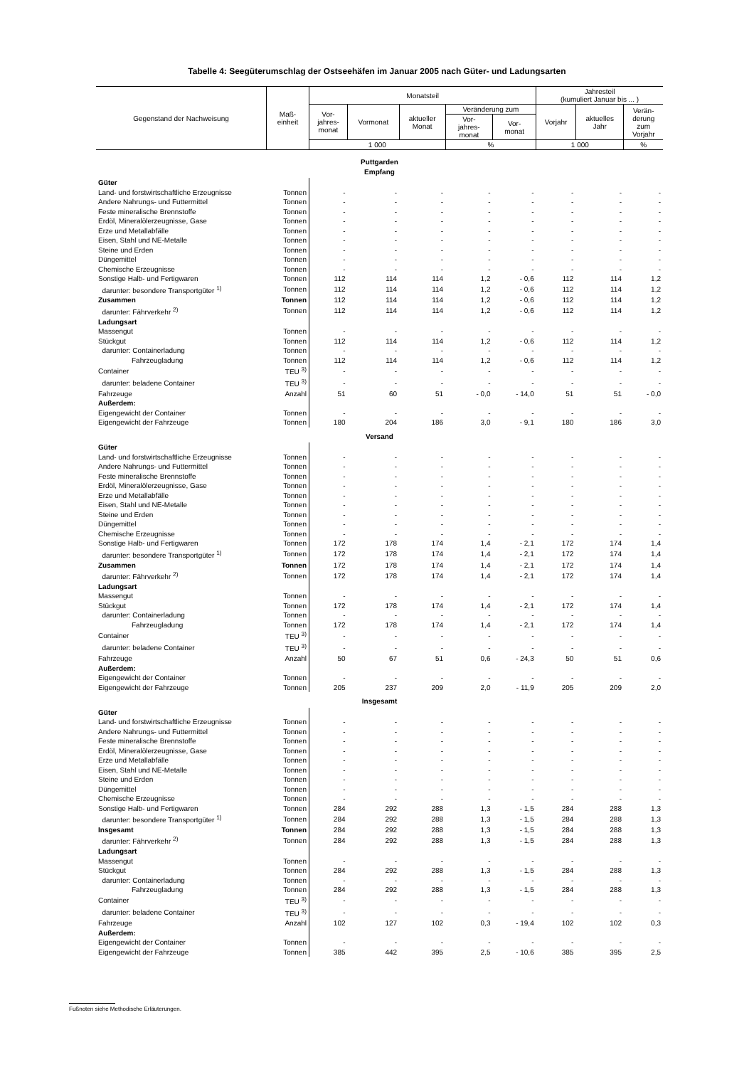Tabelle 4: Seegüterumschlag der Ostseehäfen im Januar 2005 nach Güter- und Ladungsarten
| Gegenstand der Nachweisung | Maß- einheit | Monatsteil | | | | | Jahresteil (kumuliert Januar bis ... ) | | |
| --- | --- | --- | --- | --- | --- | --- | --- | --- | --- |
| | | Vor- jahres- monat | Vormonat | aktueller Monat | Veränderung zum | | Vorjahr | aktuelles Jahr | Verän- derung zum Vorjahr |
| | | | | | Vor- jahres- monat | Vor- monat | | | |
| | | 1 000 | | | % | | 1 000 | | % |
| Puttgarden Empfang | | | | | | | | | |
| Güter | | | | | | | | | |
| Land- und forstwirtschaftliche Erzeugnisse | Tonnen | - | - | - | - | - | - | - | - |
| Andere Nahrungs- und Futtermittel | Tonnen | - | - | - | - | - | - | - | - |
| Feste mineralische Brennstoffe | Tonnen | - | - | - | - | - | - | - | - |
| Erdöl, Mineralölerzeugnisse, Gase | Tonnen | - | - | - | - | - | - | - | - |
| Erze und Metallabfälle | Tonnen | - | - | - | - | - | - | - | - |
| Eisen, Stahl und NE-Metalle | Tonnen | - | - | - | - | - | - | - | - |
| Steine und Erden | Tonnen | - | - | - | - | - | - | - | - |
| Düngemittel | Tonnen | - | - | - | - | - | - | - | - |
| Chemische Erzeugnisse | Tonnen | - | - | - | - | - | - | - | - |
| Sonstige Halb- und Fertigwaren | Tonnen | 112 | 114 | 114 | 1,2 | - 0,6 | 112 | 114 | 1,2 |
| darunter: besondere Transportgüter <sup>1)</sup> | Tonnen | 112 | 114 | 114 | 1,2 | - 0,6 | 112 | 114 | 1,2 |
| Zusammen | Tonnen | 112 | 114 | 114 | 1,2 | - 0,6 | 112 | 114 | 1,2 |
| darunter: Fährverkehr <sup>2)</sup> | Tonnen | 112 | 114 | 114 | 1,2 | - 0,6 | 112 | 114 | 1,2 |
| Ladungsart | | | | | | | | | |
| Massengut | Tonnen | - | - | - | - | - | - | - | - |
| Stückgut | Tonnen | 112 | 114 | 114 | 1,2 | - 0,6 | 112 | 114 | 1,2 |
| darunter: Containerladung | Tonnen | - | - | - | - | - | - | - | - |
| Fahrzeugladung | Tonnen | 112 | 114 | 114 | 1,2 | - 0,6 | 112 | 114 | 1,2 |
| Container | TEU <sup>3)</sup> | - | - | - | - | - | - | - | - |
| darunter: beladene Container | TEU <sup>3)</sup> | - | - | - | - | - | - | - | - |
| Fahrzeuge | Anzahl | 51 | 60 | 51 | - 0,0 | - 14,0 | 51 | 51 | - 0,0 |
| Außerdem: | | | | | | | | | |
| Eigengewicht der Container | Tonnen | - | - | - | - | - | - | - | - |
| Eigengewicht der Fahrzeuge | Tonnen | 180 | 204 | 186 | 3,0 | - 9,1 | 180 | 186 | 3,0 |
| Versand | | | | | | | | | |
| Güter | | | | | | | | | |
| Land- und forstwirtschaftliche Erzeugnisse | Tonnen | - | - | - | - | - | - | - | - |
| Andere Nahrungs- und Futtermittel | Tonnen | - | - | - | - | - | - | - | - |
| Feste mineralische Brennstoffe | Tonnen | - | - | - | - | - | - | - | - |
| Erdöl, Mineralölerzeugnisse, Gase | Tonnen | - | - | - | - | - | - | - | - |
| Erze und Metallabfälle | Tonnen | - | - | - | - | - | - | - | - |
| Eisen, Stahl und NE-Metalle | Tonnen | - | - | - | - | - | - | - | - |
| Steine und Erden | Tonnen | - | - | - | - | - | - | - | - |
| Düngemittel | Tonnen | - | - | - | - | - | - | - | - |
| Chemische Erzeugnisse | Tonnen | - | - | - | - | - | - | - | - |
| Sonstige Halb- und Fertigwaren | Tonnen | 172 | 178 | 174 | 1,4 | - 2,1 | 172 | 174 | 1,4 |
| darunter: besondere Transportgüter <sup>1)</sup> | Tonnen | 172 | 178 | 174 | 1,4 | - 2,1 | 172 | 174 | 1,4 |
| Zusammen | Tonnen | 172 | 178 | 174 | 1,4 | - 2,1 | 172 | 174 | 1,4 |
| darunter: Fährverkehr <sup>2)</sup> | Tonnen | 172 | 178 | 174 | 1,4 | - 2,1 | 172 | 174 | 1,4 |
| Ladungsart | | | | | | | | | |
| Massengut | Tonnen | - | - | - | - | - | - | - | - |
| Stückgut | Tonnen | 172 | 178 | 174 | 1,4 | - 2,1 | 172 | 174 | 1,4 |
| darunter: Containerladung | Tonnen | - | - | - | - | - | - | - | - |
| Fahrzeugladung | Tonnen | 172 | 178 | 174 | 1,4 | - 2,1 | 172 | 174 | 1,4 |
| Container | TEU <sup>3)</sup> | - | - | - | - | - | - | - | - |
| darunter: beladene Container | TEU <sup>3)</sup> | - | - | - | - | - | - | - | - |
| Fahrzeuge | Anzahl | 50 | 67 | 51 | 0,6 | - 24,3 | 50 | 51 | 0,6 |
| Außerdem: | | | | | | | | | |
| Eigengewicht der Container | Tonnen | - | - | - | - | - | - | - | - |
| Eigengewicht der Fahrzeuge | Tonnen | 205 | 237 | 209 | 2,0 | - 11,9 | 205 | 209 | 2,0 |
| Insgesamt | | | | | | | | | |
| Güter | | | | | | | | | |
| Land- und forstwirtschaftliche Erzeugnisse | Tonnen | - | - | - | - | - | - | - | - |
| Andere Nahrungs- und Futtermittel | Tonnen | - | - | - | - | - | - | - | - |
| Feste mineralische Brennstoffe | Tonnen | - | - | - | - | - | - | - | - |
| Erdöl, Mineralölerzeugnisse, Gase | Tonnen | - | - | - | - | - | - | - | - |
| Erze und Metallabfälle | Tonnen | - | - | - | - | - | - | - | - |
| Eisen, Stahl und NE-Metalle | Tonnen | - | - | - | - | - | - | - | - |
| Steine und Erden | Tonnen | - | - | - | - | - | - | - | - |
| Düngemittel | Tonnen | - | - | - | - | - | - | - | - |
| Chemische Erzeugnisse | Tonnen | - | - | - | - | - | - | - | - |
| Sonstige Halb- und Fertigwaren | Tonnen | 284 | 292 | 288 | 1,3 | - 1,5 | 284 | 288 | 1,3 |
| darunter: besondere Transportgüter <sup>1)</sup> | Tonnen | 284 | 292 | 288 | 1,3 | - 1,5 | 284 | 288 | 1,3 |
| Insgesamt | Tonnen | 284 | 292 | 288 | 1,3 | - 1,5 | 284 | 288 | 1,3 |
| darunter: Fährverkehr <sup>2)</sup> | Tonnen | 284 | 292 | 288 | 1,3 | - 1,5 | 284 | 288 | 1,3 |
| Ladungsart | | | | | | | | | |
| Massengut | Tonnen | - | - | - | - | - | - | - | - |
| Stückgut | Tonnen | 284 | 292 | 288 | 1,3 | - 1,5 | 284 | 288 | 1,3 |
| darunter: Containerladung | Tonnen | - | - | - | - | - | - | - | - |
| Fahrzeugladung | Tonnen | 284 | 292 | 288 | 1,3 | - 1,5 | 284 | 288 | 1,3 |
| Container | TEU <sup>3)</sup> | - | - | - | - | - | - | - | - |
| darunter: beladene Container | TEU <sup>3)</sup> | - | - | - | - | - | - | - | - |
| Fahrzeuge | Anzahl | 102 | 127 | 102 | 0,3 | - 19,4 | 102 | 102 | 0,3 |
| Außerdem: | | | | | | | | | |
| Eigengewicht der Container | Tonnen | - | - | - | - | - | - | - | - |
| Eigengewicht der Fahrzeuge | Tonnen | 385 | 442 | 395 | 2,5 | - 10,6 | 385 | 395 | 2,5 |
Fußnoten siehe Methodische Erläuterungen.